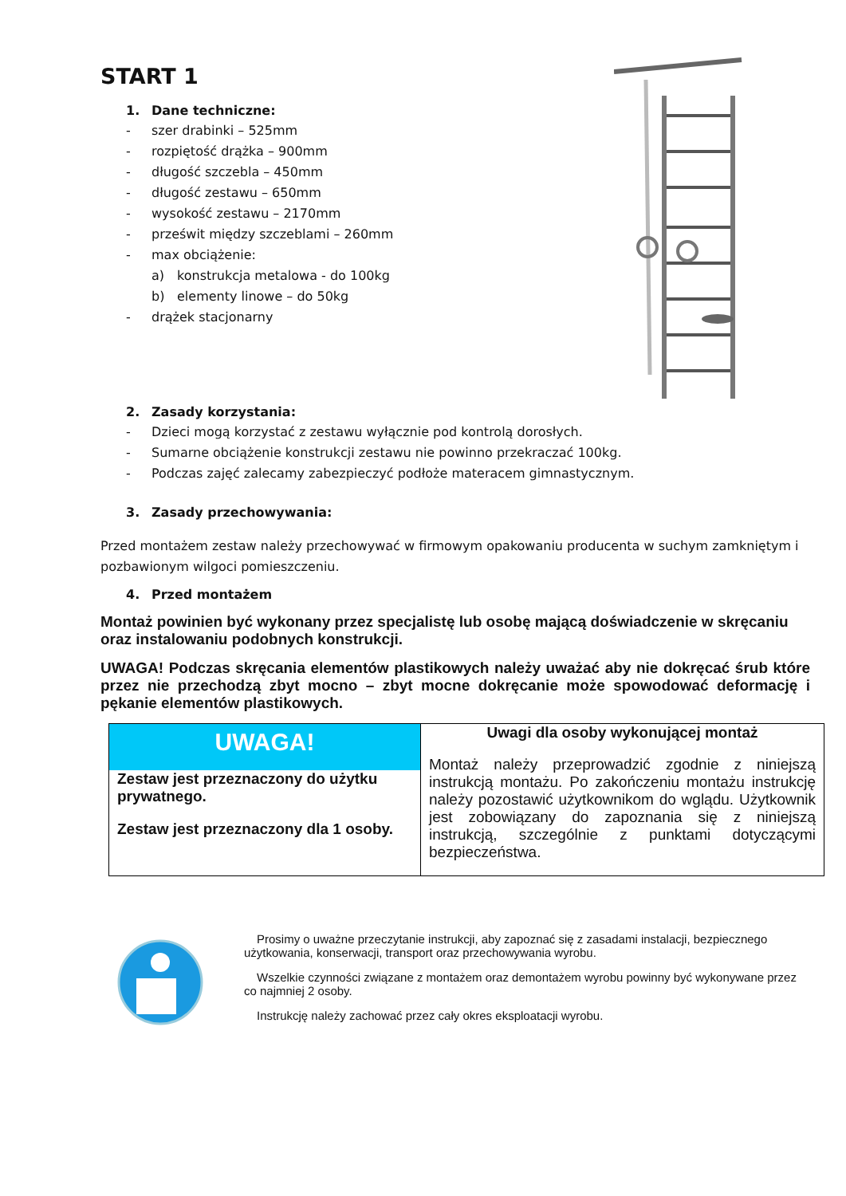START 1
1. Dane techniczne:
- szer drabinki – 525mm
- rozpiętość drążka – 900mm
- długość szczebla – 450mm
- długość zestawu – 650mm
- wysokość zestawu – 2170mm
- prześwit między szczeblami – 260mm
- max obciążenie:
a) konstrukcja metalowa - do 100kg
b) elementy linowe – do 50kg
- drążek stacjonarny
2. Zasady korzystania:
- Dzieci mogą korzystać z zestawu wyłącznie pod kontrolą dorosłych.
- Sumarne obciążenie konstrukcji zestawu nie powinno przekraczać 100kg.
- Podczas zajęć zalecamy zabezpieczyć podłoże materacem gimnastycznym.
3. Zasady przechowywania:
Przed montażem zestaw należy przechowywać w firmowym opakowaniu producenta w suchym zamkniętym i pozbawionym wilgoci pomieszczeniu.
4. Przed montażem
Montaż powinien być wykonany przez specjalistę lub osobę mającą doświadczenie w skręcaniu oraz instalowaniu podobnych konstrukcji.
UWAGA! Podczas skręcania elementów plastikowych należy uważać aby nie dokręcać śrub które przez nie przechodzą zbyt mocno – zbyt mocne dokręcanie może spowodować deformację i pękanie elementów plastikowych.
| UWAGA! Zestaw jest przeznaczony do użytku prywatnego. Zestaw jest przeznaczony dla 1 osoby. | Uwagi dla osoby wykonującej montaż Montaż należy przeprowadzić zgodnie z niniejszą instrukcją montażu. Po zakończeniu montażu instrukcję należy pozostawić użytkownikom do wglądu. Użytkownik jest zobowiązany do zapoznania się z niniejszą instrukcją, szczególnie z punktami dotyczącymi bezpieczeństwa. |
Prosimy o uważne przeczytanie instrukcji, aby zapoznać się z zasadami instalacji, bezpiecznego użytkowania, konserwacji, transport oraz przechowywania wyrobu.
Wszelkie czynności związane z montażem oraz demontażem wyrobu powinny być wykonywane przez co najmniej 2 osoby.
Instrukcję należy zachować przez cały okres eksploatacji wyrobu.